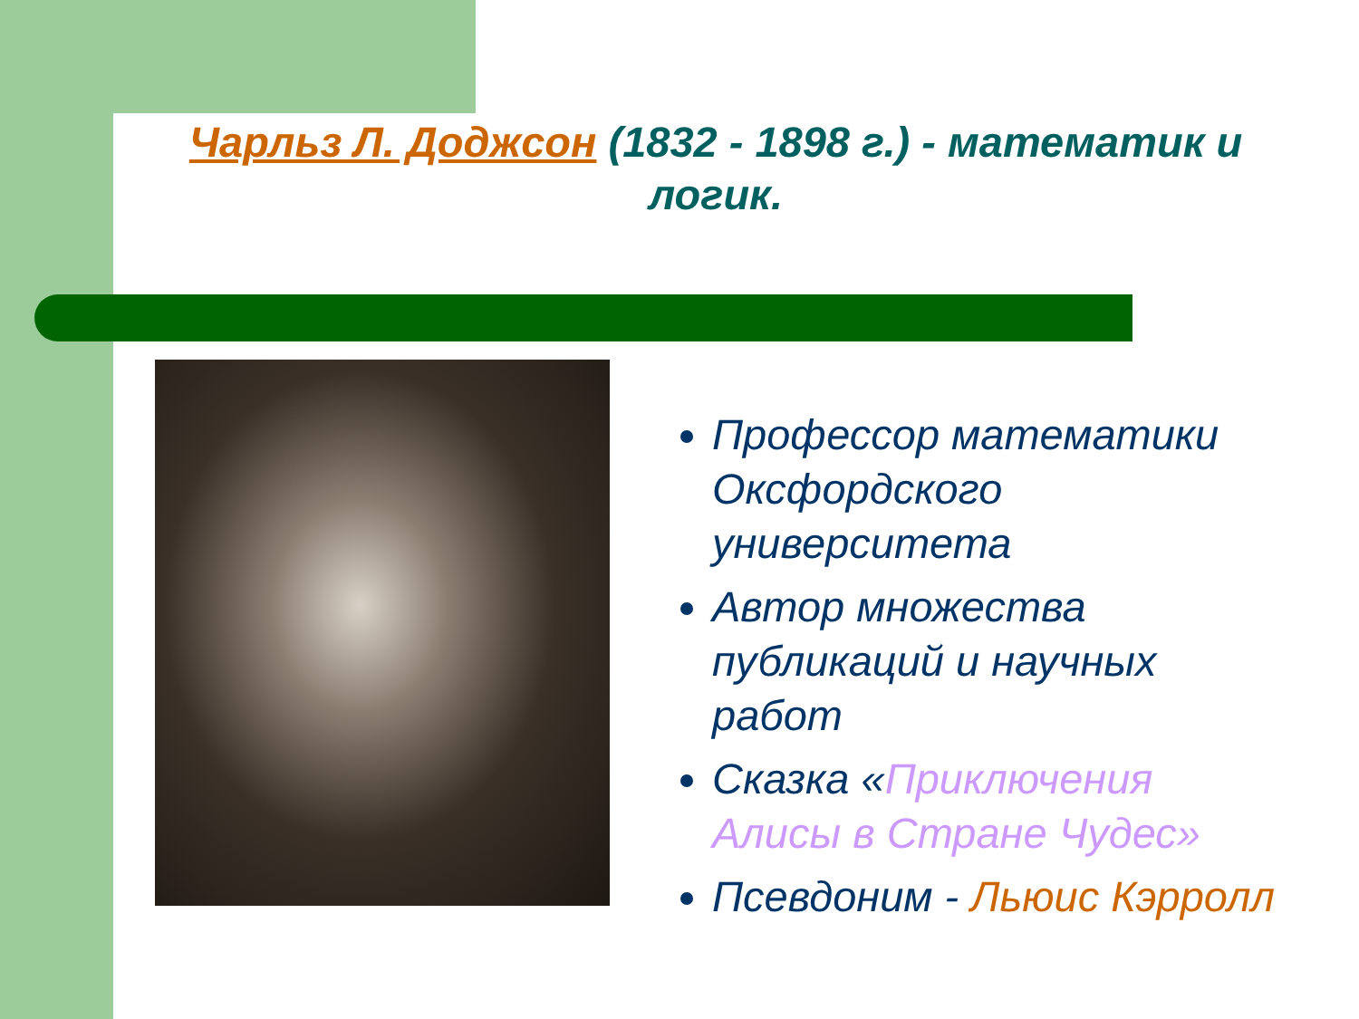Чарльз Л. Доджсон (1832 - 1898 г.) - математик и логик.
Профессор математики Оксфордского университета
Автор множества публикаций и научных работ
Сказка «Приключения Алисы в Стране Чудес»
Псевдоним - Льюис Кэрролл